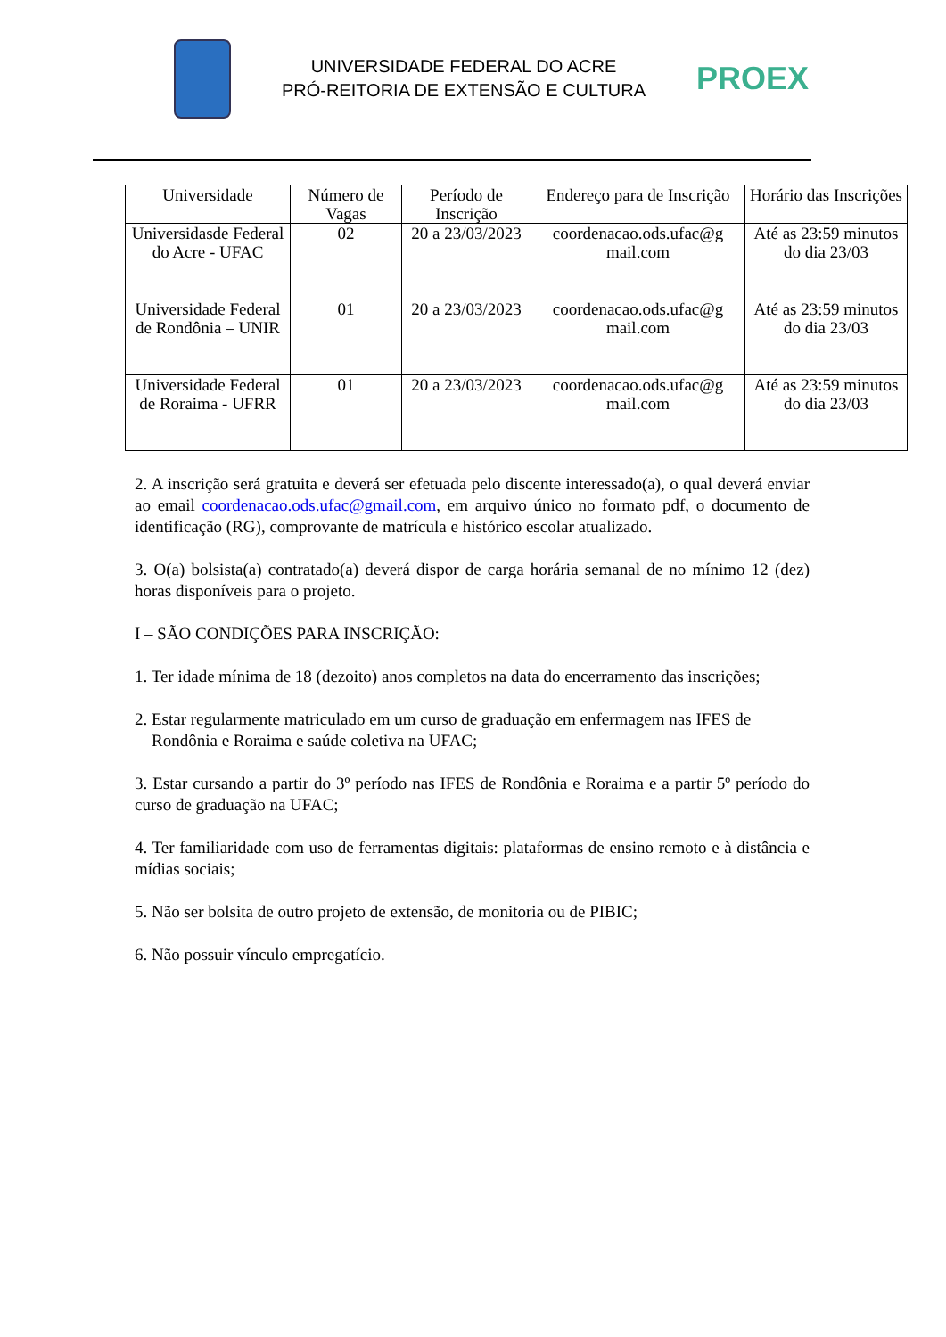UNIVERSIDADE FEDERAL DO ACRE
PRÓ-REITORIA DE EXTENSÃO E CULTURA
PROEX
| Universidade | Número de Vagas | Período de Inscrição | Endereço para de Inscrição | Horário das Inscrições |
| --- | --- | --- | --- | --- |
| Universidasde Federal do Acre - UFAC | 02 | 20 a 23/03/2023 | coordenacao.ods.ufac@g mail.com | Até as 23:59 minutos do dia 23/03 |
| Universidade Federal de Rondônia – UNIR | 01 | 20 a 23/03/2023 | coordenacao.ods.ufac@g mail.com | Até as 23:59 minutos do dia 23/03 |
| Universidade Federal de Roraima - UFRR | 01 | 20 a 23/03/2023 | coordenacao.ods.ufac@g mail.com | Até as 23:59 minutos do dia 23/03 |
2. A inscrição será gratuita e deverá ser efetuada pelo discente interessado(a), o qual deverá enviar ao email coordenacao.ods.ufac@gmail.com, em arquivo único no formato pdf, o documento de identificação (RG), comprovante de matrícula e histórico escolar atualizado.
3. O(a) bolsista(a) contratado(a) deverá dispor de carga horária semanal de no mínimo 12 (dez) horas disponíveis para o projeto.
I – SÃO CONDIÇÕES PARA INSCRIÇÃO:
1. Ter idade mínima de 18 (dezoito) anos completos na data do encerramento das inscrições;
2. Estar regularmente matriculado em um curso de graduação em enfermagem nas IFES de
Rondônia e Roraima e saúde coletiva na UFAC;
3. Estar cursando a partir do 3º período nas IFES de Rondônia e Roraima e a partir 5º período do curso de graduação na UFAC;
4. Ter familiaridade com uso de ferramentas digitais: plataformas de ensino remoto e à distância e mídias sociais;
5. Não ser bolsita de outro projeto de extensão, de monitoria ou de PIBIC;
6. Não possuir vínculo empregatício.